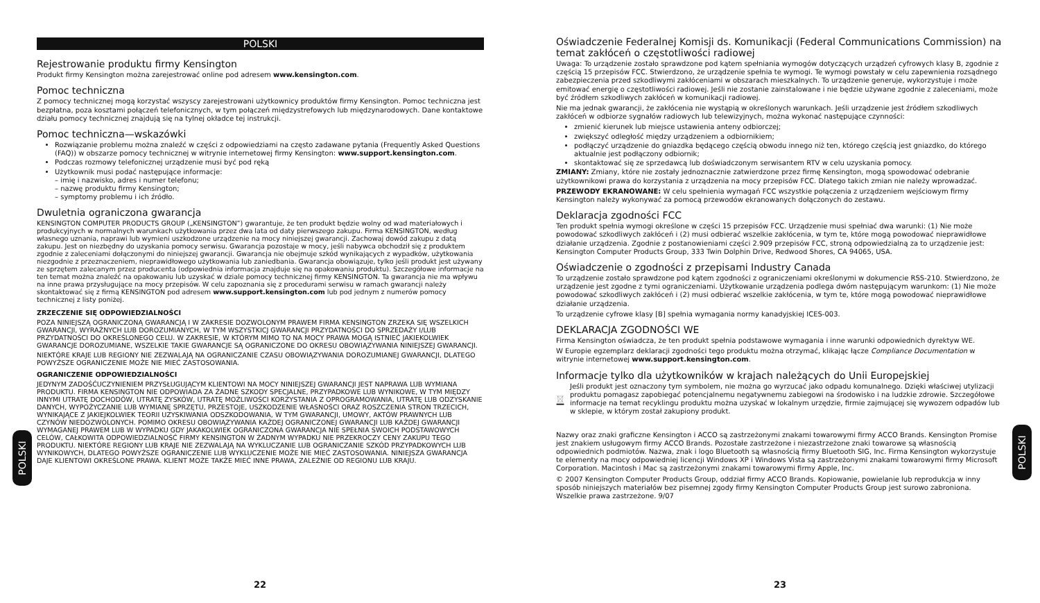POLSKI
POLSKI
POLSKI
Rejestrowanie produktu firmy Kensington
Produkt firmy Kensington można zarejestrować online pod adresem www.kensington.com.
Pomoc techniczna
Z pomocy technicznej mogą korzystać wszyscy zarejestrowani użytkownicy produktów firmy Kensington. Pomoc techniczna jest bezpłatna, poza kosztami połączeń telefonicznych, w tym połączeń międzystrefowych lub międzynarodowych. Dane kontaktowe działu pomocy technicznej znajdują się na tylnej okładce tej instrukcji.
Pomoc techniczna—wskazówki
Rozwiązanie problemu można znaleźć w części z odpowiedziami na często zadawane pytania (Frequently Asked Questions (FAQ)) w obszarze pomocy technicznej w witrynie internetowej firmy Kensington: www.support.kensington.com.
Podczas rozmowy telefonicznej urządzenie musi być pod ręką
Użytkownik musi podać następujące informacje:
– imię i nazwisko, adres i numer telefonu;
– nazwę produktu firmy Kensington;
– symptomy problemu i ich źródło.
Dwuletnia ograniczona gwarancja
KENSINGTON COMPUTER PRODUCTS GROUP („KENSINGTON”) gwarantuje, że ten produkt będzie wolny od wad materiałowych i produkcyjnych w normalnych warunkach użytkowania przez dwa lata od daty pierwszego zakupu. Firma KENSINGTON, według własnego uznania, naprawi lub wymieni uszkodzone urządzenie na mocy niniejszej gwarancji. Zachowaj dowód zakupu z datą zakupu. Jest on niezbędny do uzyskania pomocy serwisu. Gwarancja pozostaje w mocy, jeśli nabywca obchodził się z produktem zgodnie z zaleceniami dołączonymi do niniejszej gwarancji. Gwarancja nie obejmuje szkód wynikających z wypadków, użytkowania niezgodnie z przeznaczeniem, nieprawidłowego użytkowania lub zaniedbania. Gwarancja obowiązuje, tylko jeśli produkt jest używany ze sprzętem zalecanym przez producenta (odpowiednia informacja znajduje się na opakowaniu produktu). Szczegółowe informacje na ten temat można znaleźć na opakowaniu lub uzyskać w dziale pomocy technicznej firmy KENSINGTON. Ta gwarancja nie ma wpływu na inne prawa przysługujące na mocy przepisów. W celu zapoznania się z procedurami serwisu w ramach gwarancji należy skontaktować się z firmą KENSINGTON pod adresem www.support.kensington.com lub pod jednym z numerów pomocy technicznej z listy poniżej.
ZRZECZENIE SIĘ ODPOWIEDZIALNOŚCI
POZA NINIEJSZĄ OGRANICZONĄ GWARANCJĄ I W ZAKRESIE DOZWOLONYM PRAWEM FIRMA KENSINGTON ZRZEKA SIĘ WSZELKICH GWARANCJI, WYRAŹNYCH LUB DOROZUMIANYCH, W TYM WSZYSTKICJ GWARANCJI PRZYDATNOŚCI DO SPRZEDAŻY I/LUB PRZYDATNOŚCI DO OKREŚLONEGO CELU. W ZAKRESIE, W KTÓRYM MIMO TO NA MOCY PRAWA MOGĄ ISTNIEĆ JAKIEKOLWIEK GWARANCJE DOROZUMIANE, WSZELKIE TAKIE GWARANCJE SĄ OGRANICZONE DO OKRESU OBOWIĄZYWANIA NINIEJSZEJ GWARANCJI.
NIEKTÓRE KRAJE LUB REGIONY NIE ZEZWALAJĄ NA OGRANICZANIE CZASU OBOWIĄZYWANIA DOROZUMIANEJ GWARANCJI, DLATEGO POWYŻSZE OGRANICZENIE MOŻE NIE MIEĆ ZASTOSOWANIA.
OGRANICZENIE ODPOWIEDZIALNOŚCI
JEDYNYM ZADOŚĆUCZYNIENIEM PRZYSŁUGUJĄCYM KLIENTOWI NA MOCY NINIEJSZEJ GWARANCJI JEST NAPRAWA LUB WYMIANA PRODUKTU. FIRMA KENSINGTON NIE ODPOWIADA ZA ŻADNE SZKODY SPECJALNE, PRZYPADKOWE LUB WYNIKOWE, W TYM MIĘDZY INNYMI UTRATĘ DOCHODÓW, UTRATĘ ZYSKÓW, UTRATĘ MOŻLIWOŚCI KORZYSTANIA Z OPROGRAMOWANIA, UTRATĘ LUB ODZYSKANIE DANYCH, WYPOŻYCZANIE LUB WYMIANĘ SPRZĘTU, PRZESTOJE, USZKODZENIE WŁASNOŚCI ORAZ ROSZCZENIA STRON TRZECICH, WYNIKAJĄCE Z JAKIEJKOLWIEK TEORII UZYSKIWANIA ODSZKODOWANIA, W TYM GWARANCJI, UMOWY, AKTÓW PRAWNYCH LUB CZYNÓW NIEDOZWOLONYCH. POMIMO OKRESU OBOWIĄZYWANIA KAŻDEJ OGRANICZONEJ GWARANCJI LUB KAŻDEJ GWARANCJI WYMAGANEJ PRAWEM LUB W WYPADKU GDY JAKAKOLWIEK OGRANICZONA GWARANCJA NIE SPEŁNIA SWOICH PODSTAWOWYCH CELÓW, CAŁKOWITA ODPOWIEDZIALNOŚĆ FIRMY KENSINGTON W ŻADNYM WYPADKU NIE PRZEKROCZY CENY ZAKUPU TEGO PRODUKTU. NIEKTÓRE REGIONY LUB KRAJE NIE ZEZWALAJĄ NA WYKLUCZANIE LUB OGRANICZANIE SZKÓD PRZYPADKOWYCH LUB WYNIKOWYCH, DLATEGO POWYŻSZE OGRANICZENIE LUB WYKLUCZENIE MOŻE NIE MIEĆ ZASTOSOWANIA. NINIEJSZA GWARANCJA DAJE KLIENTOWI OKREŚLONE PRAWA. KLIENT MOŻE TAKŻE MIEĆ INNE PRAWA, ZALEŻNIE OD REGIONU LUB KRAJU.
Oświadczenie Federalnej Komisji ds. Komunikacji (Federal Communications Commission) na temat zakłóceń o częstotliwości radiowej
Uwaga: To urządzenie zostało sprawdzone pod kątem spełniania wymogów dotyczących urządzeń cyfrowych klasy B, zgodnie z częścią 15 przepisów FCC. Stwierdzono, że urządzenie spełnia te wymogi. Te wymogi powstały w celu zapewnienia rozsądnego zabezpieczenia przed szkodliwymi zakłóceniami w obszarach mieszkalnych. To urządzenie generuje, wykorzystuje i może emitować energię o częstotliwości radiowej. Jeśli nie zostanie zainstalowane i nie będzie używane zgodnie z zaleceniami, może być źródłem szkodliwych zakłóceń w komunikacji radiowej.
Nie ma jednak gwarancji, że zakłócenia nie wystąpią w określonych warunkach. Jeśli urządzenie jest źródłem szkodliwych zakłóceń w odbiorze sygnałów radiowych lub telewizyjnych, można wykonać następujące czynności:
zmienić kierunek lub miejsce ustawienia anteny odbiorczej;
zwiększyć odległość między urządzeniem a odbiornikiem;
podłączyć urządzenie do gniazdka będącego częścią obwodu innego niż ten, którego częścią jest gniazdko, do którego aktualnie jest podłączony odbiornik;
skontaktować się ze sprzedawcą lub doświadczonym serwisantem RTV w celu uzyskania pomocy.
ZMIANY: Zmiany, które nie zostały jednoznacznie zatwierdzone przez firmę Kensington, mogą spowodować odebranie użytkownikowi prawa do korzystania z urządzenia na mocy przepisów FCC. Dlatego takich zmian nie należy wprowadzać.
PRZEWODY EKRANOWANE: W celu spełnienia wymagań FCC wszystkie połączenia z urządzeniem wejściowym firmy Kensington należy wykonywać za pomocą przewodów ekranowanych dołączonych do zestawu.
Deklaracja zgodności FCC
Ten produkt spełnia wymogi określone w części 15 przepisów FCC. Urządzenie musi spełniać dwa warunki: (1) Nie może powodować szkodliwych zakłóceń i (2) musi odbierać wszelkie zakłócenia, w tym te, które mogą powodować nieprawidłowe działanie urządzenia. Zgodnie z postanowieniami części 2.909 przepisów FCC, stroną odpowiedzialną za to urządzenie jest: Kensington Computer Products Group, 333 Twin Dolphin Drive, Redwood Shores, CA 94065, USA.
Oświadczenie o zgodności z przepisami Industry Canada
To urządzenie zostało sprawdzone pod kątem zgodności z ograniczeniami określonymi w dokumencie RSS-210. Stwierdzono, że urządzenie jest zgodne z tymi ograniczeniami. Użytkowanie urządzenia podlega dwóm następującym warunkom: (1) Nie może powodować szkodliwych zakłóceń i (2) musi odbierać wszelkie zakłócenia, w tym te, które mogą powodować nieprawidłowe działanie urządzenia.
To urządzenie cyfrowe klasy [B] spełnia wymagania normy kanadyjskiej ICES-003.
DEKLARACJA ZGODNOŚCI WE
Firma Kensington oświadcza, że ten produkt spełnia podstawowe wymagania i inne warunki odpowiednich dyrektyw WE.
W Europie egzemplarz deklaracji zgodności tego produktu można otrzymać, klikając łącze Compliance Documentation w witrynie internetowej www.support.kensington.com.
Informacje tylko dla użytkowników w krajach należących do Unii Europejskiej
Jeśli produkt jest oznaczony tym symbolem, nie można go wyrzucać jako odpadu komunalnego. Dzięki właściwej utylizacji produktu pomagasz zapobiegać potencjalnemu negatywnemu zabiegowi na środowisko i na ludzkie zdrowie. Szczegółowe informacje na temat recyklingu produktu można uzyskać w lokalnym urzędzie, firmie zajmującej się wywozem odpadów lub w sklepie, w którym został zakupiony produkt.
Nazwy oraz znaki graficzne Kensington i ACCO są zastrzeżonymi znakami towarowymi firmy ACCO Brands. Kensington Promise jest znakiem usługowym firmy ACCO Brands. Pozostałe zastrzeżone i niezastrzeżone znaki towarowe są własnością odpowiednich podmiotów. Nazwa, znak i logo Bluetooth są własnością firmy Bluetooth SIG, Inc. Firma Kensington wykorzystuje te elementy na mocy odpowiedniej licencji Windows XP i Windows Vista są zastrzeżonymi znakami towarowymi firmy Microsoft Corporation. Macintosh i Mac są zastrzeżonymi znakami towarowymi firmy Apple, Inc.
© 2007 Kensington Computer Products Group, oddział firmy ACCO Brands. Kopiowanie, powielanie lub reprodukcja w inny sposób niniejszych materiałów bez pisemnej zgody firmy Kensington Computer Products Group jest surowo zabroniona. Wszelkie prawa zastrzeżone. 9/07
22 23